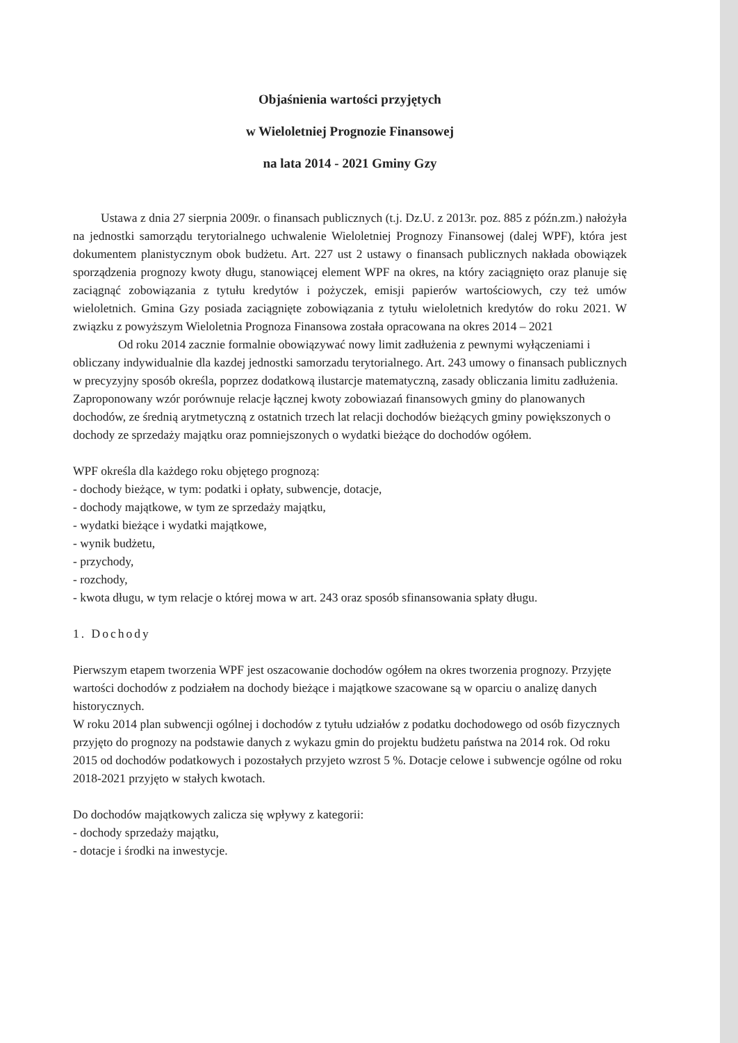Objaśnienia wartości przyjętych
w Wieloletniej Prognozie Finansowej
na lata 2014 - 2021 Gminy Gzy
Ustawa z dnia 27 sierpnia 2009r. o finansach publicznych (t.j. Dz.U. z 2013r. poz. 885 z późn.zm.) nałożyła na jednostki samorządu terytorialnego uchwalenie Wieloletniej Prognozy Finansowej (dalej WPF), która jest dokumentem planistycznym obok budżetu. Art. 227 ust 2 ustawy o finansach publicznych nakłada obowiązek sporządzenia prognozy kwoty długu, stanowiącej element WPF na okres, na który zaciągnięto oraz planuje się zaciągnąć zobowiązania z tytułu kredytów i pożyczek, emisji papierów wartościowych, czy też umów wieloletnich. Gmina Gzy posiada zaciągnięte zobowiązania z tytułu wieloletnich kredytów do roku 2021. W związku z powyższym Wieloletnia Prognoza Finansowa została opracowana na okres 2014 – 2021
Od roku 2014 zacznie formalnie obowiązywać nowy limit zadłużenia z pewnymi wyłączeniami i obliczany indywidualnie dla kazdej jednostki samorzadu terytorialnego. Art. 243 umowy o finansach publicznych w precyzyjny sposób określa, poprzez dodatkową ilustarcje matematyczną, zasady obliczania limitu zadłużenia. Zaproponowany wzór porównuje relacje łącznej kwoty zobowiazań finansowych gminy do planowanych dochodów, ze średnią arytmetyczną z ostatnich trzech lat relacji dochodów bieżących gminy powiększonych o dochody ze sprzedaży majątku oraz pomniejszonych o wydatki bieżące do dochodów ogółem.
WPF określa dla każdego roku objętego prognozą:
- dochody bieżące, w tym: podatki i opłaty, subwencje, dotacje,
- dochody majątkowe, w tym ze sprzedaży majątku,
- wydatki bieżące i wydatki majątkowe,
- wynik budżetu,
- przychody,
- rozchody,
- kwota długu, w tym relacje o której mowa w art. 243 oraz sposób sfinansowania spłaty długu.
1. Dochody
Pierwszym etapem tworzenia WPF jest oszacowanie dochodów ogółem na okres tworzenia prognozy. Przyjęte wartości dochodów z podziałem na dochody bieżące i majątkowe szacowane są w oparciu o analizę danych historycznych.
W roku 2014 plan subwencji ogólnej i dochodów z tytułu udziałów z podatku dochodowego od osób fizycznych przyjęto do prognozy na podstawie danych z wykazu gmin do projektu budżetu państwa na 2014 rok. Od roku 2015 od dochodów podatkowych i pozostałych przyjeto wzrost 5 %. Dotacje celowe i subwencje ogólne od roku 2018-2021 przyjęto w stałych kwotach.
Do dochodów majątkowych zalicza się wpływy z kategorii:
- dochody sprzedaży majątku,
- dotacje i środki na inwestycje.